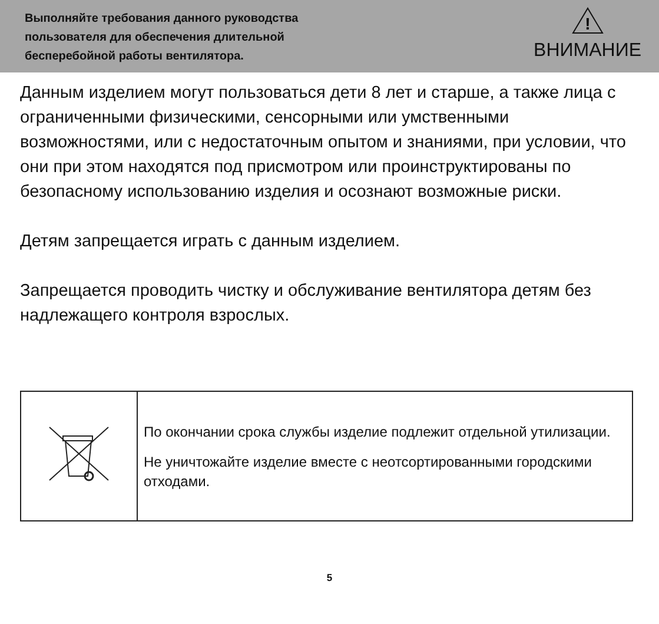Выполняйте требования данного руководства
пользователя для обеспечения длительной
бесперебойной работы вентилятора.
!
ВНИМАНИЕ
Данным изделием могут пользоваться дети 8 лет и старше, а также лица с ограниченными физическими, сенсорными или умственными возможностями, или с недостаточным опытом и знаниями, при условии, что они при этом находятся под присмотром или проинструктированы по безопасному использованию изделия и осознают возможные риски.
Детям запрещается играть с данным изделием.
Запрещается проводить чистку и обслуживание вентилятора детям без надлежащего контроля взрослых.
| | По окончании срока службы изделие подлежит отдельной утилизации. Не уничтожайте изделие вместе с неотсортированными городскими отходами. |
5